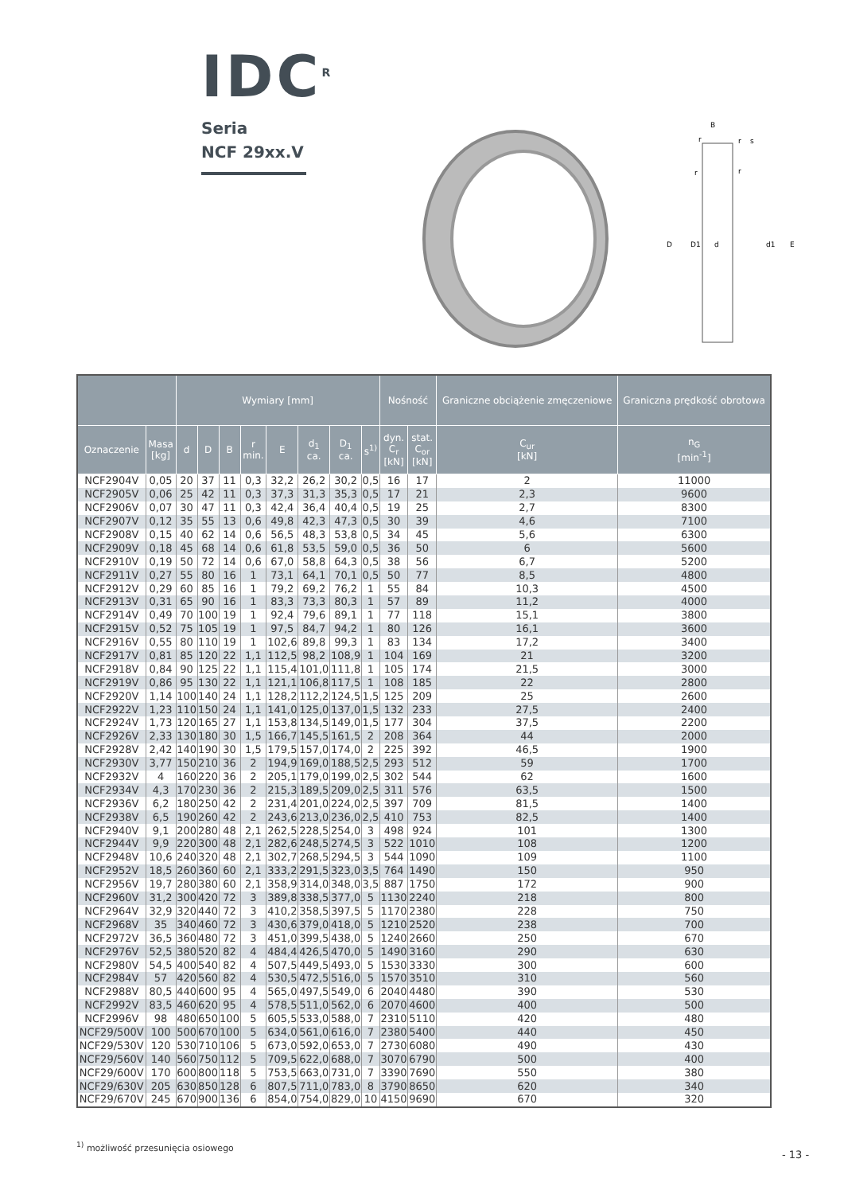IDC<sup>R</sup>
Seria
NCF 29xx.V
B
s
D
D1
d
d1
E
r
r
r
r
| | | Wymiary [mm] | | | | | | | | Nośność | | Graniczne obciążenie zmęczeniowe | Graniczna prędkość obrotowa |
| --- | --- | --- | --- | --- | --- | --- | --- | --- | --- | --- | --- | --- | --- |
| Oznaczenie | Masa [kg] | d | D | B | r min. | E | d<sub>1</sub> ca. | D<sub>1</sub> ca. | s<sup>1)</sup> | dyn. C<sub>r</sub> [kN] | stat. C<sub>or</sub> [kN] | C<sub>ur</sub> [kN] | n<sub>G</sub> [min<sup>-1</sup>] |
| NCF2904V | 0,05 | 20 | 37 | 11 | 0,3 | 32,2 | 26,2 | 30,2 | 0,5 | 16 | 17 | 2 | 11000 |
| NCF2905V | 0,06 | 25 | 42 | 11 | 0,3 | 37,3 | 31,3 | 35,3 | 0,5 | 17 | 21 | 2,3 | 9600 |
| NCF2906V | 0,07 | 30 | 47 | 11 | 0,3 | 42,4 | 36,4 | 40,4 | 0,5 | 19 | 25 | 2,7 | 8300 |
| NCF2907V | 0,12 | 35 | 55 | 13 | 0,6 | 49,8 | 42,3 | 47,3 | 0,5 | 30 | 39 | 4,6 | 7100 |
| NCF2908V | 0,15 | 40 | 62 | 14 | 0,6 | 56,5 | 48,3 | 53,8 | 0,5 | 34 | 45 | 5,6 | 6300 |
| NCF2909V | 0,18 | 45 | 68 | 14 | 0,6 | 61,8 | 53,5 | 59,0 | 0,5 | 36 | 50 | 6 | 5600 |
| NCF2910V | 0,19 | 50 | 72 | 14 | 0,6 | 67,0 | 58,8 | 64,3 | 0,5 | 38 | 56 | 6,7 | 5200 |
| NCF2911V | 0,27 | 55 | 80 | 16 | 1 | 73,1 | 64,1 | 70,1 | 0,5 | 50 | 77 | 8,5 | 4800 |
| NCF2912V | 0,29 | 60 | 85 | 16 | 1 | 79,2 | 69,2 | 76,2 | 1 | 55 | 84 | 10,3 | 4500 |
| NCF2913V | 0,31 | 65 | 90 | 16 | 1 | 83,3 | 73,3 | 80,3 | 1 | 57 | 89 | 11,2 | 4000 |
| NCF2914V | 0,49 | 70 | 100 | 19 | 1 | 92,4 | 79,6 | 89,1 | 1 | 77 | 118 | 15,1 | 3800 |
| NCF2915V | 0,52 | 75 | 105 | 19 | 1 | 97,5 | 84,7 | 94,2 | 1 | 80 | 126 | 16,1 | 3600 |
| NCF2916V | 0,55 | 80 | 110 | 19 | 1 | 102,6 | 89,8 | 99,3 | 1 | 83 | 134 | 17,2 | 3400 |
| NCF2917V | 0,81 | 85 | 120 | 22 | 1,1 | 112,5 | 98,2 | 108,9 | 1 | 104 | 169 | 21 | 3200 |
| NCF2918V | 0,84 | 90 | 125 | 22 | 1,1 | 115,4 | 101,0 | 111,8 | 1 | 105 | 174 | 21,5 | 3000 |
| NCF2919V | 0,86 | 95 | 130 | 22 | 1,1 | 121,1 | 106,8 | 117,5 | 1 | 108 | 185 | 22 | 2800 |
| NCF2920V | 1,14 | 100 | 140 | 24 | 1,1 | 128,2 | 112,2 | 124,5 | 1,5 | 125 | 209 | 25 | 2600 |
| NCF2922V | 1,23 | 110 | 150 | 24 | 1,1 | 141,0 | 125,0 | 137,0 | 1,5 | 132 | 233 | 27,5 | 2400 |
| NCF2924V | 1,73 | 120 | 165 | 27 | 1,1 | 153,8 | 134,5 | 149,0 | 1,5 | 177 | 304 | 37,5 | 2200 |
| NCF2926V | 2,33 | 130 | 180 | 30 | 1,5 | 166,7 | 145,5 | 161,5 | 2 | 208 | 364 | 44 | 2000 |
| NCF2928V | 2,42 | 140 | 190 | 30 | 1,5 | 179,5 | 157,0 | 174,0 | 2 | 225 | 392 | 46,5 | 1900 |
| NCF2930V | 3,77 | 150 | 210 | 36 | 2 | 194,9 | 169,0 | 188,5 | 2,5 | 293 | 512 | 59 | 1700 |
| NCF2932V | 4 | 160 | 220 | 36 | 2 | 205,1 | 179,0 | 199,0 | 2,5 | 302 | 544 | 62 | 1600 |
| NCF2934V | 4,3 | 170 | 230 | 36 | 2 | 215,3 | 189,5 | 209,0 | 2,5 | 311 | 576 | 63,5 | 1500 |
| NCF2936V | 6,2 | 180 | 250 | 42 | 2 | 231,4 | 201,0 | 224,0 | 2,5 | 397 | 709 | 81,5 | 1400 |
| NCF2938V | 6,5 | 190 | 260 | 42 | 2 | 243,6 | 213,0 | 236,0 | 2,5 | 410 | 753 | 82,5 | 1400 |
| NCF2940V | 9,1 | 200 | 280 | 48 | 2,1 | 262,5 | 228,5 | 254,0 | 3 | 498 | 924 | 101 | 1300 |
| NCF2944V | 9,9 | 220 | 300 | 48 | 2,1 | 282,6 | 248,5 | 274,5 | 3 | 522 | 1010 | 108 | 1200 |
| NCF2948V | 10,6 | 240 | 320 | 48 | 2,1 | 302,7 | 268,5 | 294,5 | 3 | 544 | 1090 | 109 | 1100 |
| NCF2952V | 18,5 | 260 | 360 | 60 | 2,1 | 333,2 | 291,5 | 323,0 | 3,5 | 764 | 1490 | 150 | 950 |
| NCF2956V | 19,7 | 280 | 380 | 60 | 2,1 | 358,9 | 314,0 | 348,0 | 3,5 | 887 | 1750 | 172 | 900 |
| NCF2960V | 31,2 | 300 | 420 | 72 | 3 | 389,8 | 338,5 | 377,0 | 5 | 1130 | 2240 | 218 | 800 |
| NCF2964V | 32,9 | 320 | 440 | 72 | 3 | 410,2 | 358,5 | 397,5 | 5 | 1170 | 2380 | 228 | 750 |
| NCF2968V | 35 | 340 | 460 | 72 | 3 | 430,6 | 379,0 | 418,0 | 5 | 1210 | 2520 | 238 | 700 |
| NCF2972V | 36,5 | 360 | 480 | 72 | 3 | 451,0 | 399,5 | 438,0 | 5 | 1240 | 2660 | 250 | 670 |
| NCF2976V | 52,5 | 380 | 520 | 82 | 4 | 484,4 | 426,5 | 470,0 | 5 | 1490 | 3160 | 290 | 630 |
| NCF2980V | 54,5 | 400 | 540 | 82 | 4 | 507,5 | 449,5 | 493,0 | 5 | 1530 | 3330 | 300 | 600 |
| NCF2984V | 57 | 420 | 560 | 82 | 4 | 530,5 | 472,5 | 516,0 | 5 | 1570 | 3510 | 310 | 560 |
| NCF2988V | 80,5 | 440 | 600 | 95 | 4 | 565,0 | 497,5 | 549,0 | 6 | 2040 | 4480 | 390 | 530 |
| NCF2992V | 83,5 | 460 | 620 | 95 | 4 | 578,5 | 511,0 | 562,0 | 6 | 2070 | 4600 | 400 | 500 |
| NCF2996V | 98 | 480 | 650 | 100 | 5 | 605,5 | 533,0 | 588,0 | 7 | 2310 | 5110 | 420 | 480 |
| NCF29/500V | 100 | 500 | 670 | 100 | 5 | 634,0 | 561,0 | 616,0 | 7 | 2380 | 5400 | 440 | 450 |
| NCF29/530V | 120 | 530 | 710 | 106 | 5 | 673,0 | 592,0 | 653,0 | 7 | 2730 | 6080 | 490 | 430 |
| NCF29/560V | 140 | 560 | 750 | 112 | 5 | 709,5 | 622,0 | 688,0 | 7 | 3070 | 6790 | 500 | 400 |
| NCF29/600V | 170 | 600 | 800 | 118 | 5 | 753,5 | 663,0 | 731,0 | 7 | 3390 | 7690 | 550 | 380 |
| NCF29/630V | 205 | 630 | 850 | 128 | 6 | 807,5 | 711,0 | 783,0 | 8 | 3790 | 8650 | 620 | 340 |
| NCF29/670V | 245 | 670 | 900 | 136 | 6 | 854,0 | 754,0 | 829,0 | 10 | 4150 | 9690 | 670 | 320 |
<sup>1)</sup> możliwość przesunięcia osiowego
- 13 -